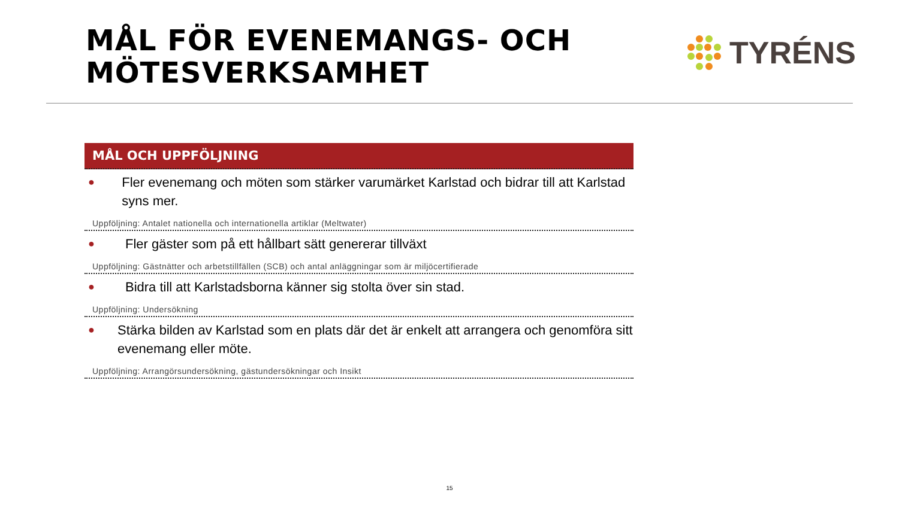MÅL FÖR EVENEMANGS- OCH
MÖTESVERKSAMHET
TYRÉNS
MÅL OCH UPPFÖLJNING
● Fler evenemang och möten som stärker varumärket Karlstad och bidrar till att Karlstad syns mer.
Uppföljning: Antalet nationella och internationella artiklar (Meltwater)
● Fler gäster som på ett hållbart sätt genererar tillväxt
Uppföljning: Gästnätter och arbetstillfällen (SCB) och antal anläggningar som är miljöcertifierade
● Bidra till att Karlstadsborna känner sig stolta över sin stad.
Uppföljning: Undersökning
● Stärka bilden av Karlstad som en plats där det är enkelt att arrangera och genomföra sitt evenemang eller möte.
Uppföljning: Arrangörsundersökning, gästundersökningar och Insikt
15